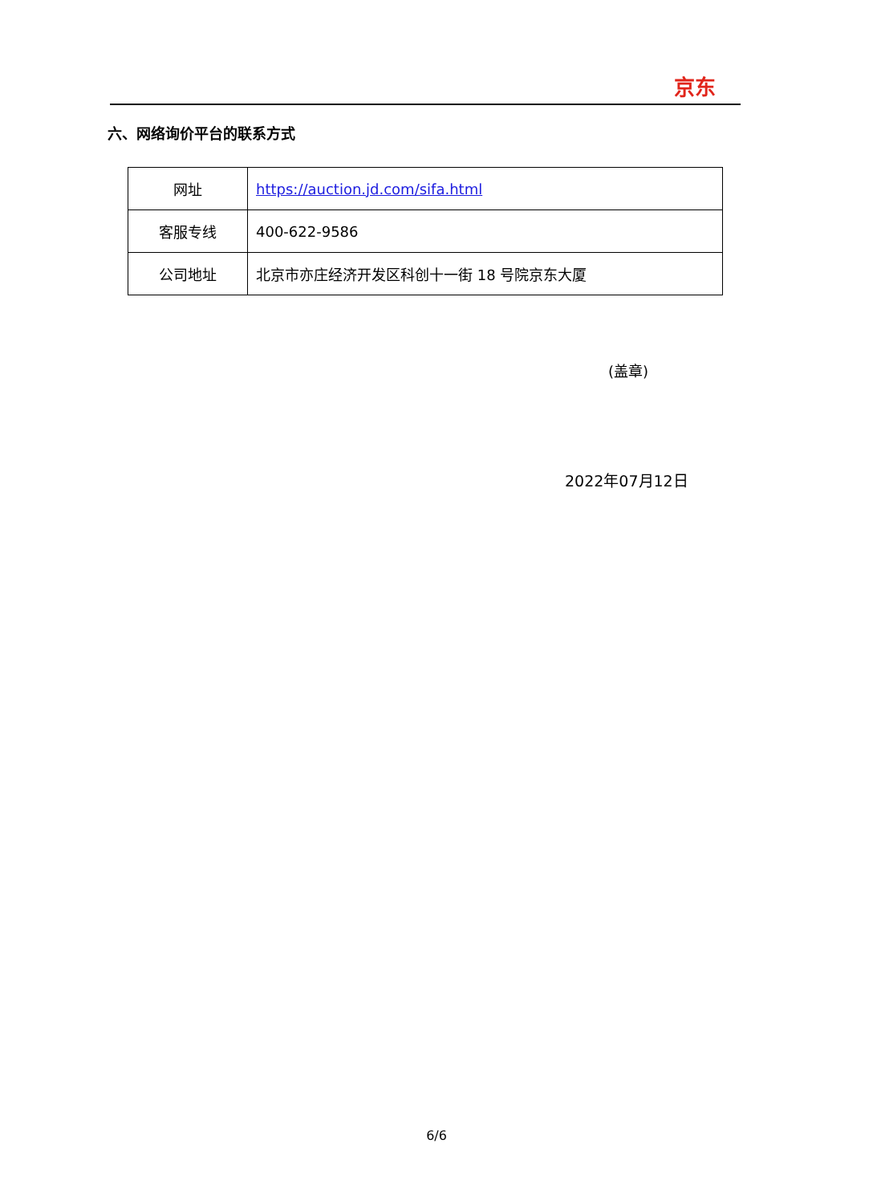京东
六、网络询价平台的联系方式
| 网址 | https://auction.jd.com/sifa.html |
| 客服专线 | 400-622-9586 |
| 公司地址 | 北京市亦庄经济开发区科创十一街 18 号院京东大厦 |
(盖章)
2022年07月12日
6/6